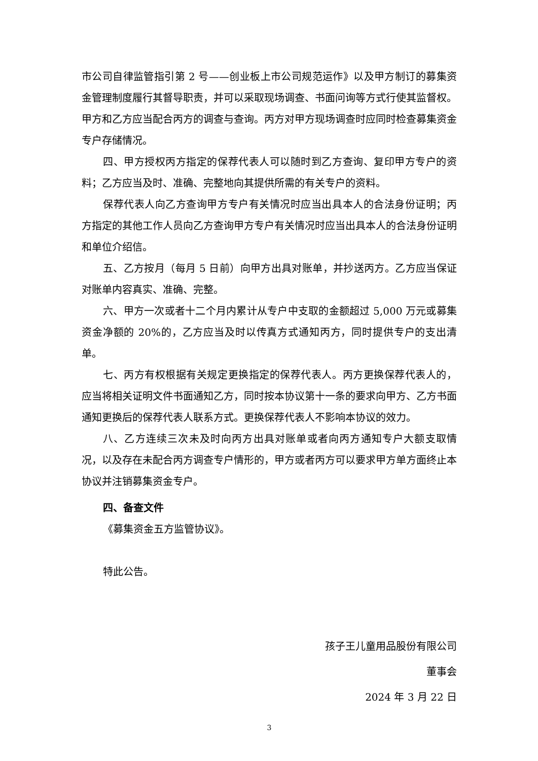市公司自律监管指引第 2 号——创业板上市公司规范运作》以及甲方制订的募集资金管理制度履行其督导职责，并可以采取现场调查、书面问询等方式行使其监督权。甲方和乙方应当配合丙方的调查与查询。丙方对甲方现场调查时应同时检查募集资金专户存储情况。
四、甲方授权丙方指定的保荐代表人可以随时到乙方查询、复印甲方专户的资料；乙方应当及时、准确、完整地向其提供所需的有关专户的资料。
保荐代表人向乙方查询甲方专户有关情况时应当出具本人的合法身份证明；丙方指定的其他工作人员向乙方查询甲方专户有关情况时应当出具本人的合法身份证明和单位介绍信。
五、乙方按月（每月 5 日前）向甲方出具对账单，并抄送丙方。乙方应当保证对账单内容真实、准确、完整。
六、甲方一次或者十二个月内累计从专户中支取的金额超过 5,000 万元或募集资金净额的 20%的，乙方应当及时以传真方式通知丙方，同时提供专户的支出清单。
七、丙方有权根据有关规定更换指定的保荐代表人。丙方更换保荐代表人的，应当将相关证明文件书面通知乙方，同时按本协议第十一条的要求向甲方、乙方书面通知更换后的保荐代表人联系方式。更换保荐代表人不影响本协议的效力。
八、乙方连续三次未及时向丙方出具对账单或者向丙方通知专户大额支取情况，以及存在未配合丙方调查专户情形的，甲方或者丙方可以要求甲方单方面终止本协议并注销募集资金专户。
四、备查文件
《募集资金五方监管协议》。
特此公告。
孩子王儿童用品股份有限公司
董事会
2024 年 3 月 22 日
3